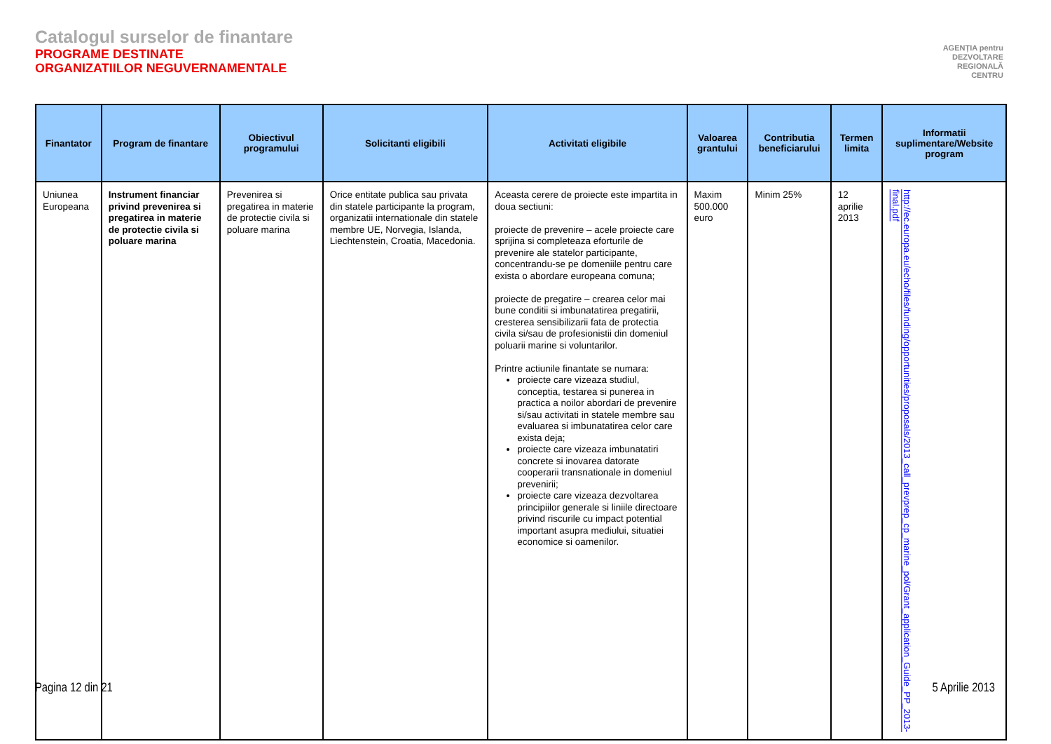Catalogul surselor de finantare
PROGRAME DESTINATE
ORGANIZATIILOR NEGUVERNAMENTALE
AGENȚIA pentru
DEZVOLTARE
REGIONALĂ
CENTRU
| Finantator | Program de finantare | Obiectivul programului | Solicitanti eligibili | Activitati eligibile | Valoarea grantului | Contributia beneficiarului | Termen limita | Informatii suplimentare/Website program |
| --- | --- | --- | --- | --- | --- | --- | --- | --- |
| Uniunea Europeana | Instrument financiar privind prevenirea si pregatirea in materie de protectie civila si poluare marina | Prevenirea si pregatirea in materie de protectie civila si poluare marina | Orice entitate publica sau privata din statele participante la program, organizatii internationale din statele membre UE, Norvegia, Islanda, Liechtenstein, Croatia, Macedonia. | Aceasta cerere de proiecte este impartita in doua sectiuni: proiecte de prevenire – acele proiecte care sprijina si completeaza eforturile de prevenire ale statelor participante, concentrandu-se pe domeniile pentru care exista o abordare europeana comuna; proiecte de pregatire – crearea celor mai bune conditii si imbunatatirea pregatirii, cresterea sensibilizarii fata de protectia civila si/sau de profesionistii din domeniul poluarii marine si voluntarilor. Printre actiunile finantate se numara: proiecte care vizeaza studiul, conceptia, testarea si punerea in practica a noilor abordari de prevenire si/sau activitati in statele membre sau evaluarea si imbunatatirea celor care exista deja; proiecte care vizeaza imbunatatiri concrete si inovarea datorate cooperarii transnationale in domeniul prevenirii; proiecte care vizeaza dezvoltarea principiilor generale si liniile directoare privind riscurile cu impact potential important asupra mediului, situatiei economice si oamenilor. | Maxim 500.000 euro | Minim 25% | 12 aprilie 2013 | http://ec.europa.eu/echo/files/funding/opportunities/proposals/2013_call_prevprep_cp_marine_pol/Grant_application_Guide_PP_2013-final.pdf |
Pagina 12 din 21 5 Aprilie 2013